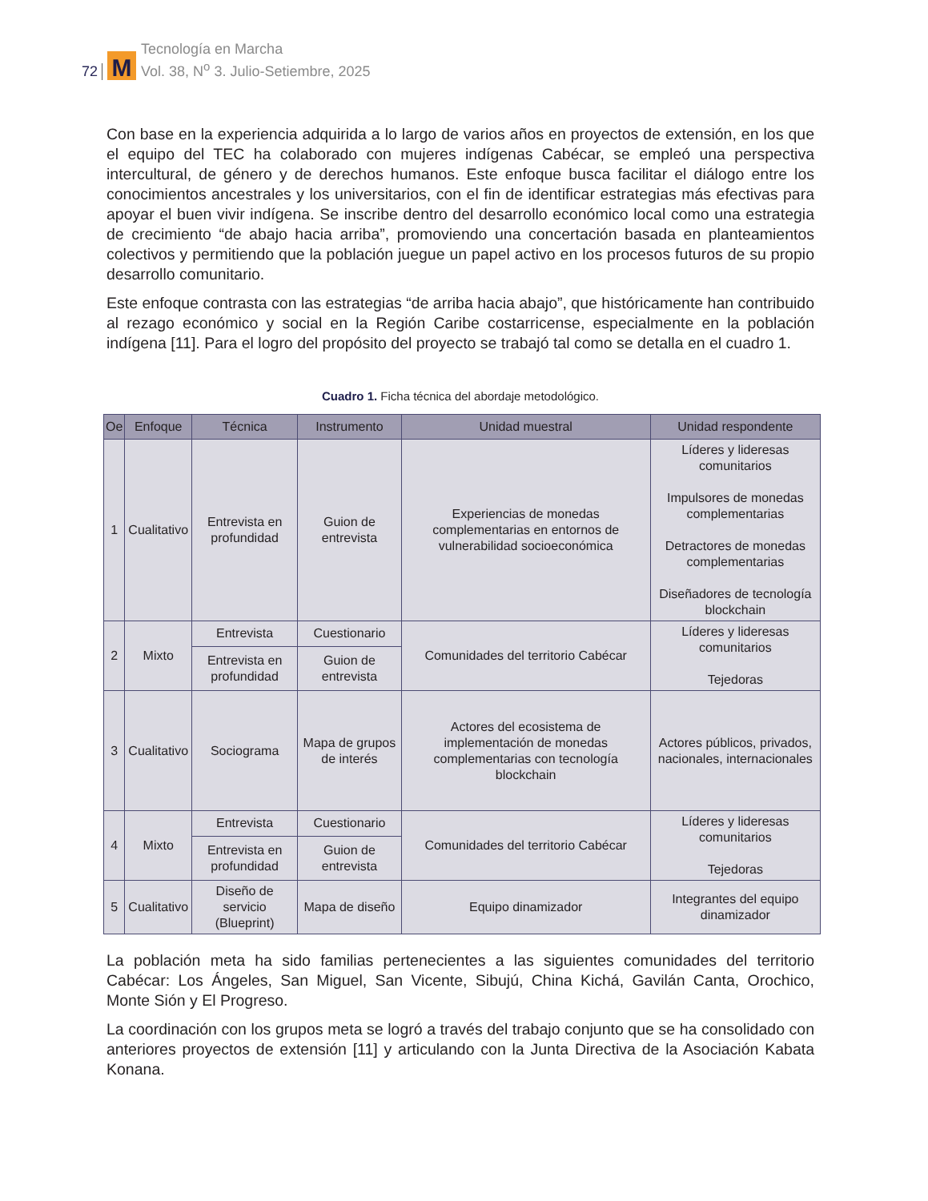72
M
Tecnología en Marcha
Vol. 38, N<sup>o</sup> 3. Julio-Setiembre, 2025
Con base en la experiencia adquirida a lo largo de varios años en proyectos de extensión, en los que el equipo del TEC ha colaborado con mujeres indígenas Cabécar, se empleó una perspectiva intercultural, de género y de derechos humanos. Este enfoque busca facilitar el diálogo entre los conocimientos ancestrales y los universitarios, con el fin de identificar estrategias más efectivas para apoyar el buen vivir indígena. Se inscribe dentro del desarrollo económico local como una estrategia de crecimiento “de abajo hacia arriba”, promoviendo una concertación basada en planteamientos colectivos y permitiendo que la población juegue un papel activo en los procesos futuros de su propio desarrollo comunitario.
Este enfoque contrasta con las estrategias “de arriba hacia abajo”, que históricamente han contribuido al rezago económico y social en la Región Caribe costarricense, especialmente en la población indígena [11]. Para el logro del propósito del proyecto se trabajó tal como se detalla en el cuadro 1.
Cuadro 1. Ficha técnica del abordaje metodológico.
| Oe | Enfoque | Técnica | Instrumento | Unidad muestral | Unidad respondente |
| --- | --- | --- | --- | --- | --- |
| 1 | Cualitativo | Entrevista en profundidad | Guion de entrevista | Experiencias de monedas complementarias en entornos de vulnerabilidad socioeconómica | Líderes y lideresas comunitarios Impulsores de monedas complementarias Detractores de monedas complementarias Diseñadores de tecnología blockchain |
| 2 | Mixto | Entrevista | Cuestionario | Comunidades del territorio Cabécar | Líderes y lideresas comunitarios Tejedoras |
| | | Entrevista en profundidad | Guion de entrevista | | |
| 3 | Cualitativo | Sociograma | Mapa de grupos de interés | Actores del ecosistema de implementación de monedas complementarias con tecnología blockchain | Actores públicos, privados, nacionales, internacionales |
| 4 | Mixto | Entrevista | Cuestionario | Comunidades del territorio Cabécar | Líderes y lideresas comunitarios Tejedoras |
| | | Entrevista en profundidad | Guion de entrevista | | |
| 5 | Cualitativo | Diseño de servicio (Blueprint) | Mapa de diseño | Equipo dinamizador | Integrantes del equipo dinamizador |
La población meta ha sido familias pertenecientes a las siguientes comunidades del territorio Cabécar: Los Ángeles, San Miguel, San Vicente, Sibujú, China Kichá, Gavilán Canta, Orochico, Monte Sión y El Progreso.
La coordinación con los grupos meta se logró a través del trabajo conjunto que se ha consolidado con anteriores proyectos de extensión [11] y articulando con la Junta Directiva de la Asociación Kabata Konana.